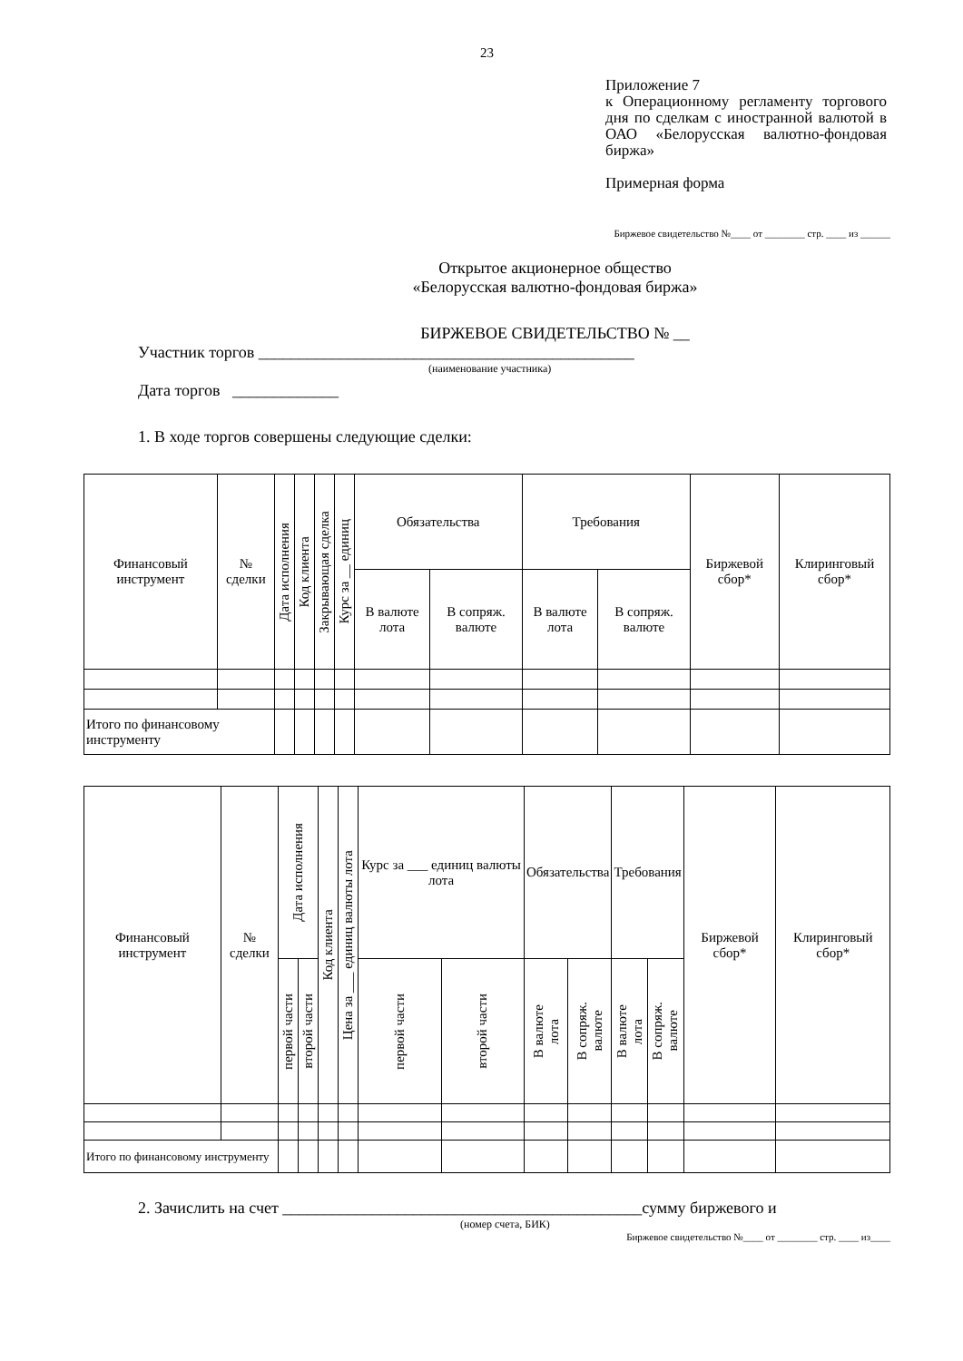23
Приложение 7
к Операционному регламенту торгового дня по сделкам с иностранной валютой в ОАО «Белорусская валютно-фондовая биржа»
Примерная форма
Биржевое свидетельство №____ от ________ стр. ____ из ______
Открытое акционерное общество
«Белорусская валютно-фондовая биржа»
БИРЖЕВОЕ СВИДЕТЕЛЬСТВО № __
Участник торгов ______________________________________________
(наименование участника)
Дата торгов _____________
1. В ходе торгов совершены следующие сделки:
| Финансовый инструмент | № сделки | Дата исполнения | Код клиента | Закрывающая сделка | Курс за __ единиц | Обязательства | | Требования | | Биржевой сбор* | Клиринговый сбор* |
| --- | --- | --- | --- | --- | --- | --- | --- | --- | --- | --- | --- |
| | | | | | | В валюте лота | В сопряж. валюте | В валюте лота | В сопряж. валюте | | |
| Итого по финансовому инструменту | | | | | | | | | | | |
| Финансовый инструмент | № сделки | Дата исполнения | | Код клиента | Цена за ___ единиц валюты лота | Курс за ___ единиц валюты лота | | Обязательства | | Требования | | Биржевой сбор* | Клиринговый сбор* |
| --- | --- | --- | --- | --- | --- | --- | --- | --- | --- | --- | --- | --- | --- |
| | | первой части | второй части | | | первой части | второй части | В валюте лота | В сопряж. валюте | В валюте лота | В сопряж. валюте | | |
| Итого по финансовому инструменту | | | | | | | | | | | | | |
2. Зачислить на счет ____________________________________________сумму биржевого и
(номер счета, БИК)
Биржевое свидетельство №____ от ________ стр. ____ из____